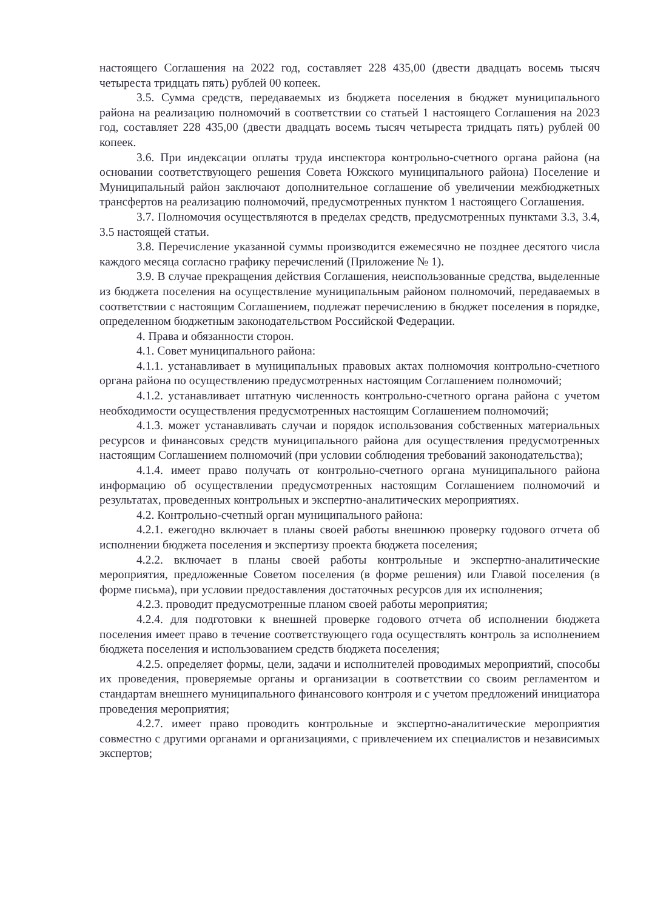настоящего Соглашения на 2022 год, составляет 228 435,00 (двести двадцать восемь тысяч четыреста тридцать пять) рублей 00 копеек.
3.5. Сумма средств, передаваемых из бюджета поселения в бюджет муниципального района на реализацию полномочий в соответствии со статьей 1 настоящего Соглашения на 2023 год, составляет 228 435,00 (двести двадцать восемь тысяч четыреста тридцать пять) рублей 00 копеек.
3.6. При индексации оплаты труда инспектора контрольно-счетного органа района (на основании соответствующего решения Совета Южского муниципального района) Поселение и Муниципальный район заключают дополнительное соглашение об увеличении межбюджетных трансфертов на реализацию полномочий, предусмотренных пунктом 1 настоящего Соглашения.
3.7. Полномочия осуществляются в пределах средств, предусмотренных пунктами 3.3, 3.4, 3.5 настоящей статьи.
3.8. Перечисление указанной суммы производится ежемесячно не позднее десятого числа каждого месяца согласно графику перечислений (Приложение № 1).
3.9. В случае прекращения действия Соглашения, неиспользованные средства, выделенные из бюджета поселения на осуществление муниципальным районом полномочий, передаваемых в соответствии с настоящим Соглашением, подлежат перечислению в бюджет поселения в порядке, определенном бюджетным законодательством Российской Федерации.
4. Права и обязанности сторон.
4.1. Совет муниципального района:
4.1.1. устанавливает в муниципальных правовых актах полномочия контрольно-счетного органа района по осуществлению предусмотренных настоящим Соглашением полномочий;
4.1.2. устанавливает штатную численность контрольно-счетного органа района с учетом необходимости осуществления предусмотренных настоящим Соглашением полномочий;
4.1.3. может устанавливать случаи и порядок использования собственных материальных ресурсов и финансовых средств муниципального района для осуществления предусмотренных настоящим Соглашением полномочий (при условии соблюдения требований законодательства);
4.1.4. имеет право получать от контрольно-счетного органа муниципального района информацию об осуществлении предусмотренных настоящим Соглашением полномочий и результатах, проведенных контрольных и экспертно-аналитических мероприятиях.
4.2. Контрольно-счетный орган муниципального района:
4.2.1. ежегодно включает в планы своей работы внешнюю проверку годового отчета об исполнении бюджета поселения и экспертизу проекта бюджета поселения;
4.2.2. включает в планы своей работы контрольные и экспертно-аналитические мероприятия, предложенные Советом поселения (в форме решения) или Главой поселения (в форме письма), при условии предоставления достаточных ресурсов для их исполнения;
4.2.3. проводит предусмотренные планом своей работы мероприятия;
4.2.4. для подготовки к внешней проверке годового отчета об исполнении бюджета поселения имеет право в течение соответствующего года осуществлять контроль за исполнением бюджета поселения и использованием средств бюджета поселения;
4.2.5. определяет формы, цели, задачи и исполнителей проводимых мероприятий, способы их проведения, проверяемые органы и организации в соответствии со своим регламентом и стандартам внешнего муниципального финансового контроля и с учетом предложений инициатора проведения мероприятия;
4.2.7. имеет право проводить контрольные и экспертно-аналитические мероприятия совместно с другими органами и организациями, с привлечением их специалистов и независимых экспертов;